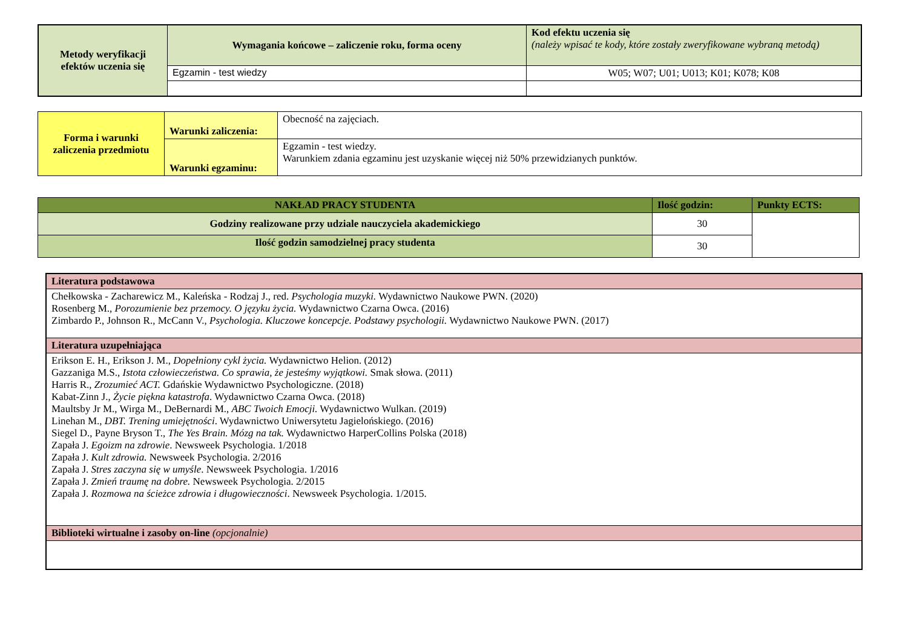| Metody weryfikacji efektów uczenia się | Wymagania końcowe – zaliczenie roku, forma oceny | Kod efektu uczenia się (należy wpisać te kody, które zostały zweryfikowane wybraną metodą) |
| | Egzamin - test wiedzy | W05; W07; U01; U013; K01; K078; K08 |
| Forma i warunki zaliczenia przedmiotu | Warunki zaliczenia: | Obecność na zajęciach. |
| | Warunki egzaminu: | Egzamin - test wiedzy. Warunkiem zdania egzaminu jest uzyskanie więcej niż 50% przewidzianych punktów. |
| NAKŁAD PRACY STUDENTA | Ilość godzin: | Punkty ECTS: |
| Godziny realizowane przy udziale nauczyciela akademickiego | 30 | |
| Ilość godzin samodzielnej pracy studenta | 30 | |
| Literatura podstawowa |
| Chełkowska - Zacharewicz M., Kaleńska - Rodzaj J., red. Psychologia muzyki. Wydawnictwo Naukowe PWN. (2020) Rosenberg M., Porozumienie bez przemocy. O języku życia. Wydawnictwo Czarna Owca. (2016) Zimbardo P., Johnson R., McCann V., Psychologia. Kluczowe koncepcje. Podstawy psychologii. Wydawnictwo Naukowe PWN. (2017) |
| Literatura uzupełniająca |
| Erikson E. H., Erikson J. M., Dopełniony cykl życia. Wydawnictwo Helion. (2012) Gazzaniga M.S., Istota człowieczeństwa. Co sprawia, że jesteśmy wyjątkowi. Smak słowa. (2011) Harris R., Zrozumieć ACT. Gdańskie Wydawnictwo Psychologiczne. (2018) Kabat-Zinn J., Życie piękna katastrofa . Wydawnictwo Czarna Owca. (2018) Maultsby Jr M., Wirga M., DeBernardi M., ABC Twoich Emocji. Wydawnictwo Wulkan. (2019) Linehan M., DBT. Trening umiejętności . Wydawnictwo Uniwersytetu Jagielońskiego. (2016) Siegel D., Payne Bryson T., The Yes Brain. Mózg na tak. Wydawnictwo HarperCollins Polska (2018) Zapała J. Egoizm na zdrowie . Newsweek Psychologia. 1/2018 Zapała J. Kult zdrowia. Newsweek Psychologia. 2/2016 Zapała J. Stres zaczyna się w umyśle . Newsweek Psychologia. 1/2016 Zapała J. Zmień traumę na dobre. Newsweek Psychologia. 2/2015 Zapała J. Rozmowa na ścieżce zdrowia i długowieczności . Newsweek Psychologia. 1/2015. |
| Biblioteki wirtualne i zasoby on-line (opcjonalnie) |